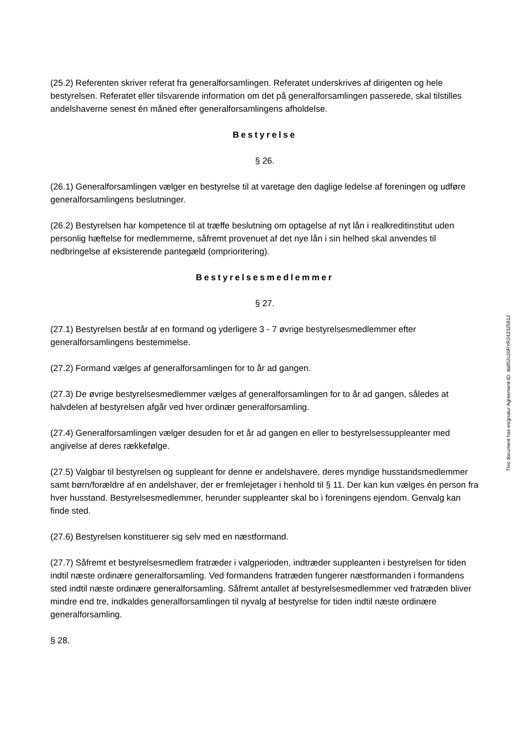(25.2) Referenten skriver referat fra generalforsamlingen. Referatet underskrives af dirigenten og hele bestyrelsen. Referatet eller tilsvarende information om det på generalforsamlingen passerede, skal tilstilles andelshaverne senest én måned efter generalforsamlingens afholdelse.
Bestyrelse
§ 26.
(26.1) Generalforsamlingen vælger en bestyrelse til at varetage den daglige ledelse af foreningen og udføre generalforsamlingens beslutninger.
(26.2) Bestyrelsen har kompetence til at træffe beslutning om optagelse af nyt lån i realkreditinstitut uden personlig hæftelse for medlemmerne, såfremt provenuet af det nye lån i sin helhed skal anvendes til nedbringelse af eksisterende pantegæld (omprioritering).
Bestyrelsesmedlemmer
§ 27.
(27.1) Bestyrelsen består af en formand og yderligere 3 - 7 øvrige bestyrelsesmedlemmer efter generalforsamlingens bestemmelse.
(27.2) Formand vælges af generalforsamlingen for to år ad gangen.
(27.3) De øvrige bestyrelsesmedlemmer vælges af generalforsamlingen for to år ad gangen, således at halvdelen af bestyrelsen afgår ved hver ordinær generalforsamling.
(27.4) Generalforsamlingen vælger desuden for et år ad gangen en eller to bestyrelsessuppleanter med angivelse af deres rækkefølge.
(27.5) Valgbar til bestyrelsen og suppleant for denne er andelshavere, deres myndige husstandsmedlemmer samt børn/forældre af en andelshaver, der er fremlejetager i henhold til § 11. Der kan kun vælges én person fra hver husstand. Bestyrelsesmedlemmer, herunder suppleanter skal bo i foreningens ejendom. Genvalg kan finde sted.
(27.6) Bestyrelsen konstituerer sig selv med en næstformand.
(27.7) Såfremt et bestyrelsesmedlem fratræder i valgperioden, indtræder suppleanten i bestyrelsen for tiden indtil næste ordinære generalforsamling. Ved formandens fratræden fungerer næstformanden i formandens sted indtil næste ordinære generalforsamling. Såfremt antallet af bestyrelsesmedlemmer ved fratræden bliver mindre end tre, indkaldes generalforsamlingen til nyvalg af bestyrelse for tiden indtil næste ordinære generalforsamling.
§ 28.
This document has esignatur Agreement-ID: da852c20RYR242325912